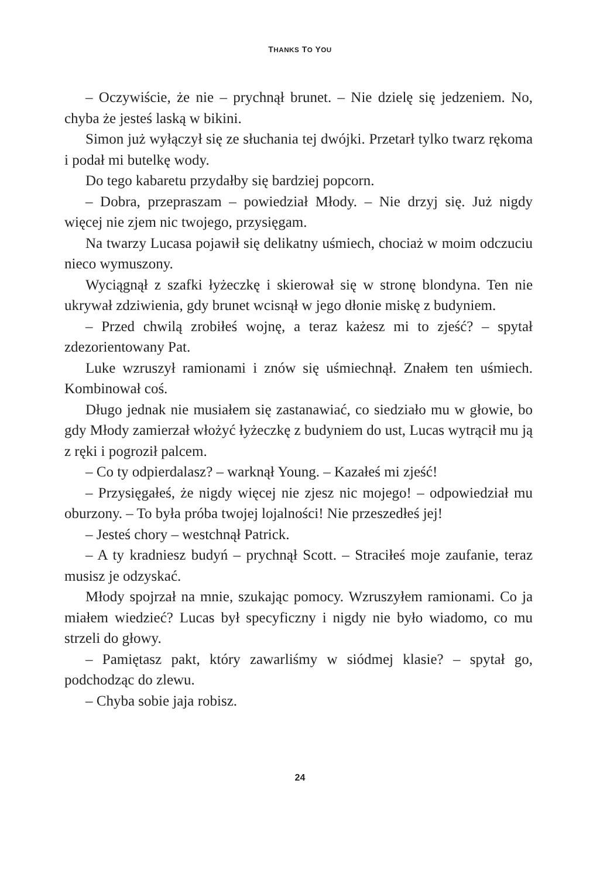THANKS TO YOU
– Oczywiście, że nie – prychnął brunet. – Nie dzielę się jedzeniem. No, chyba że jesteś laską w bikini.
Simon już wyłączył się ze słuchania tej dwójki. Przetarł tylko twarz rękoma i podał mi butelkę wody.
Do tego kabaretu przydałby się bardziej popcorn.
– Dobra, przepraszam – powiedział Młody. – Nie drzyj się. Już nigdy więcej nie zjem nic twojego, przysięgam.
Na twarzy Lucasa pojawił się delikatny uśmiech, chociaż w moim odczuciu nieco wymuszony.
Wyciągnął z szafki łyżeczkę i skierował się w stronę blondyna. Ten nie ukrywał zdziwienia, gdy brunet wcisnął w jego dłonie miskę z budyniem.
– Przed chwilą zrobiłeś wojnę, a teraz każesz mi to zjeść? – spytał zdezorientowany Pat.
Luke wzruszył ramionami i znów się uśmiechnął. Znałem ten uśmiech. Kombinował coś.
Długo jednak nie musiałem się zastanawiać, co siedziało mu w głowie, bo gdy Młody zamierzał włożyć łyżeczkę z budyniem do ust, Lucas wytrącił mu ją z ręki i pogroził palcem.
– Co ty odpierdalasz? – warknął Young. – Kazałeś mi zjeść!
– Przysięgałeś, że nigdy więcej nie zjesz nic mojego! – odpowiedział mu oburzony. – To była próba twojej lojalności! Nie przeszedłeś jej!
– Jesteś chory – westchnął Patrick.
– A ty kradniesz budyń – prychnął Scott. – Straciłeś moje zaufanie, teraz musisz je odzyskać.
Młody spojrzał na mnie, szukając pomocy. Wzruszyłem ramionami. Co ja miałem wiedzieć? Lucas był specyficzny i nigdy nie było wiadomo, co mu strzeli do głowy.
– Pamiętasz pakt, który zawarliśmy w siódmej klasie? – spytał go, podchodząc do zlewu.
– Chyba sobie jaja robisz.
24